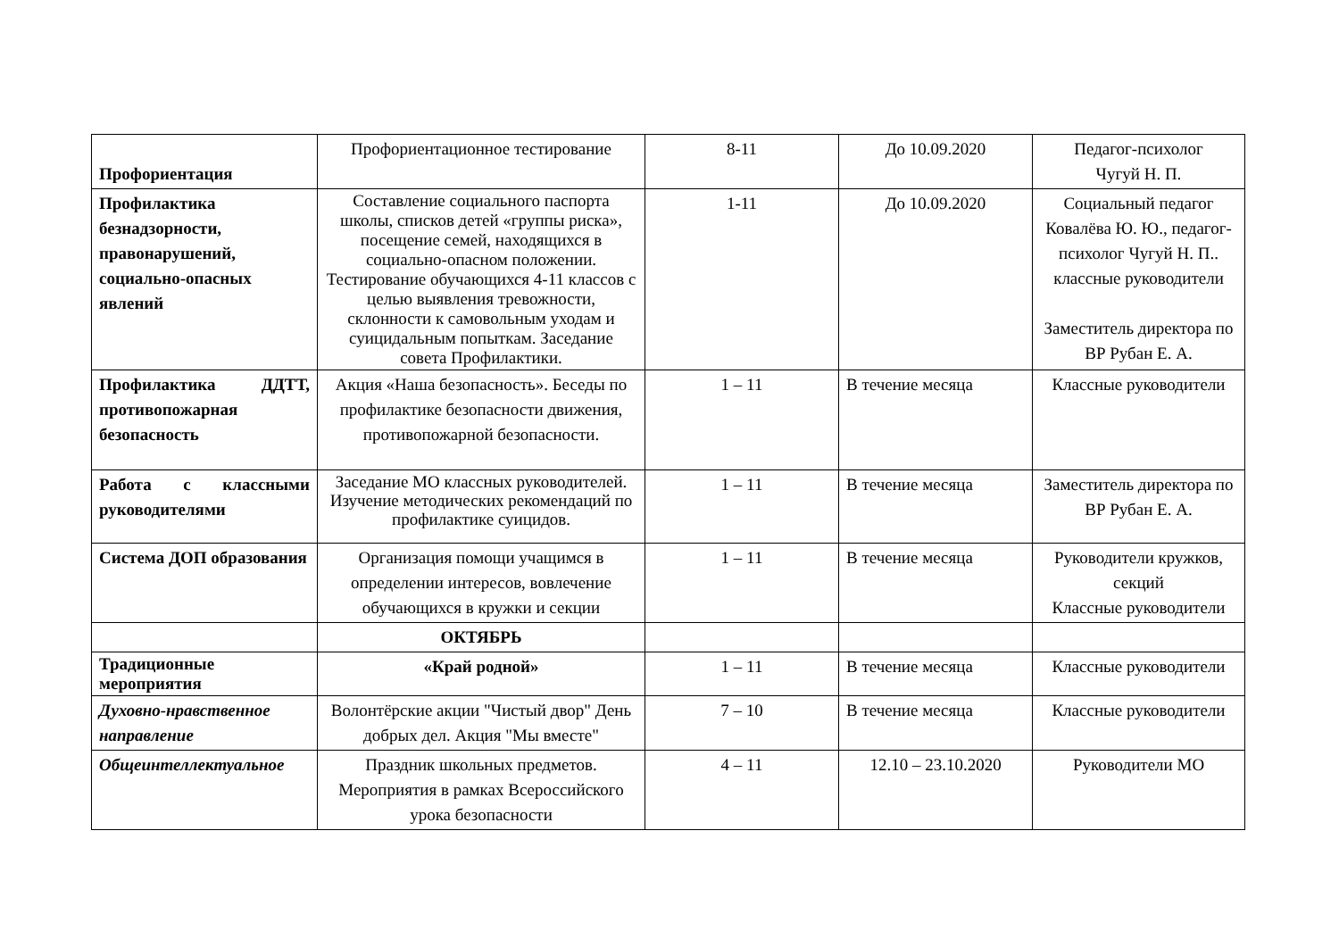| Профориентация | Профориентационное тестирование | 8-11 | До 10.09.2020 | Педагог-психолог Чугуй Н. П. |
| Профилактика безнадзорности, правонарушений, социально-опасных явлений | Составление социального паспорта школы, списков детей «группы риска», посещение семей, находящихся в социально-опасном положении. Тестирование обучающихся 4-11 классов с целью выявления тревожности, склонности к самовольным уходам и суицидальным попыткам. Заседание совета Профилактики. | 1-11 | До 10.09.2020 | Социальный педагог Ковалёва Ю. Ю., педагог-психолог Чугуй Н. П.. классные руководители Заместитель директора по ВР Рубан Е. А. |
| Профилактика ДДТТ, противопожарная безопасность | Акция «Наша безопасность». Беседы по профилактике безопасности движения, противопожарной безопасности. | 1 – 11 | В течение месяца | Классные руководители |
| Работа с классными руководителями | Заседание МО классных руководителей. Изучение методических рекомендаций по профилактике суицидов. | 1 – 11 | В течение месяца | Заместитель директора по ВР Рубан Е. А. |
| Система ДОП образования | Организация помощи учащимся в определении интересов, вовлечение обучающихся в кружки и секции | 1 – 11 | В течение месяца | Руководители кружков, секций Классные руководители |
| | ОКТЯБРЬ | | | |
| Традиционные мероприятия | «Край родной» | 1 – 11 | В течение месяца | Классные руководители |
| Духовно-нравственное направление | Волонтёрские акции "Чистый двор" День добрых дел. Акция "Мы вместе" | 7 – 10 | В течение месяца | Классные руководители |
| Общеинтеллектуальное | Праздник школьных предметов. Мероприятия в рамках Всероссийского урока безопасности | 4 – 11 | 12.10 – 23.10.2020 | Руководители МО |